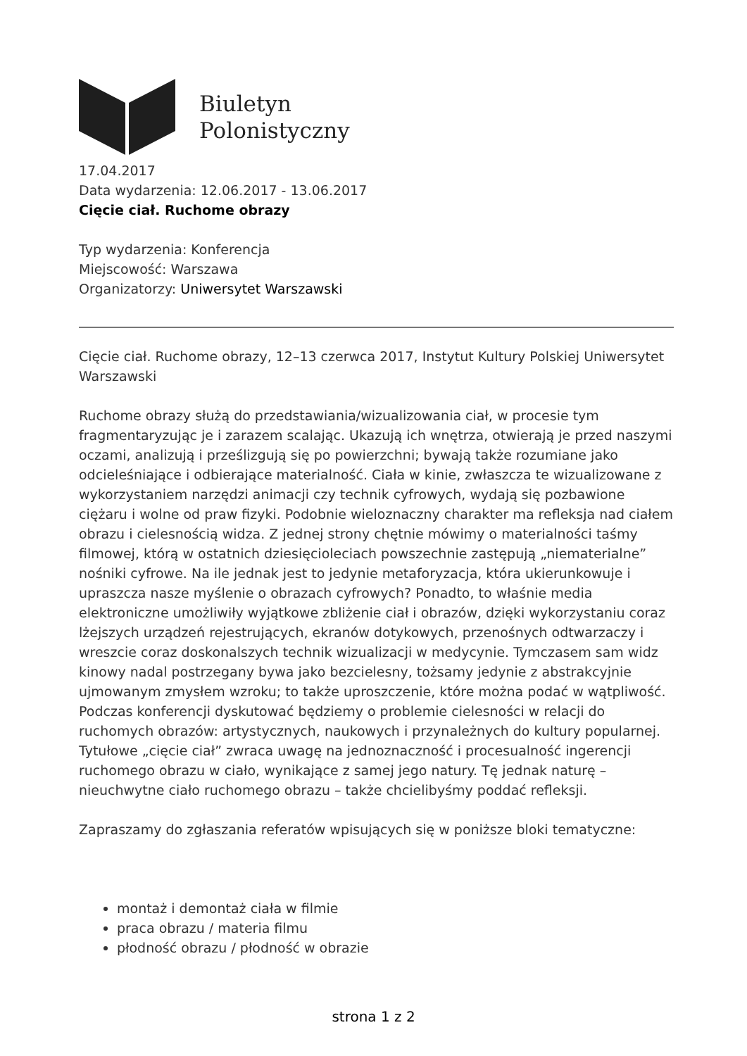Biuletyn
Polonistyczny
17.04.2017
Data wydarzenia: 12.06.2017 - 13.06.2017
Cięcie ciał. Ruchome obrazy
Typ wydarzenia: Konferencja
Miejscowość: Warszawa
Organizatorzy: Uniwersytet Warszawski
Cięcie ciał. Ruchome obrazy, 12–13 czerwca 2017, Instytut Kultury Polskiej Uniwersytet Warszawski
Ruchome obrazy służą do przedstawiania/wizualizowania ciał, w procesie tym fragmentaryzując je i zarazem scalając. Ukazują ich wnętrza, otwierają je przed naszymi oczami, analizują i prześlizgują się po powierzchni; bywają także rozumiane jako odcieleśniające i odbierające materialność. Ciała w kinie, zwłaszcza te wizualizowane z wykorzystaniem narzędzi animacji czy technik cyfrowych, wydają się pozbawione ciężaru i wolne od praw fizyki. Podobnie wieloznaczny charakter ma refleksja nad ciałem obrazu i cielesnością widza. Z jednej strony chętnie mówimy o materialności taśmy filmowej, którą w ostatnich dziesięcioleciach powszechnie zastępują „niematerialne” nośniki cyfrowe. Na ile jednak jest to jedynie metaforyzacja, która ukierunkowuje i upraszcza nasze myślenie o obrazach cyfrowych? Ponadto, to właśnie media elektroniczne umożliwiły wyjątkowe zbliżenie ciał i obrazów, dzięki wykorzystaniu coraz lżejszych urządzeń rejestrujących, ekranów dotykowych, przenośnych odtwarzaczy i wreszcie coraz doskonalszych technik wizualizacji w medycynie. Tymczasem sam widz kinowy nadal postrzegany bywa jako bezcielesny, tożsamy jedynie z abstrakcyjnie ujmowanym zmysłem wzroku; to także uproszczenie, które można podać w wątpliwość. Podczas konferencji dyskutować będziemy o problemie cielesności w relacji do ruchomych obrazów: artystycznych, naukowych i przynależnych do kultury popularnej. Tytułowe „cięcie ciał” zwraca uwagę na jednoznaczność i procesualność ingerencji ruchomego obrazu w ciało, wynikające z samej jego natury. Tę jednak naturę – nieuchwytne ciało ruchomego obrazu – także chcielibyśmy poddać refleksji.
Zapraszamy do zgłaszania referatów wpisujących się w poniższe bloki tematyczne:
montaż i demontaż ciała w filmie
praca obrazu / materia filmu
płodność obrazu / płodność w obrazie
strona 1 z 2